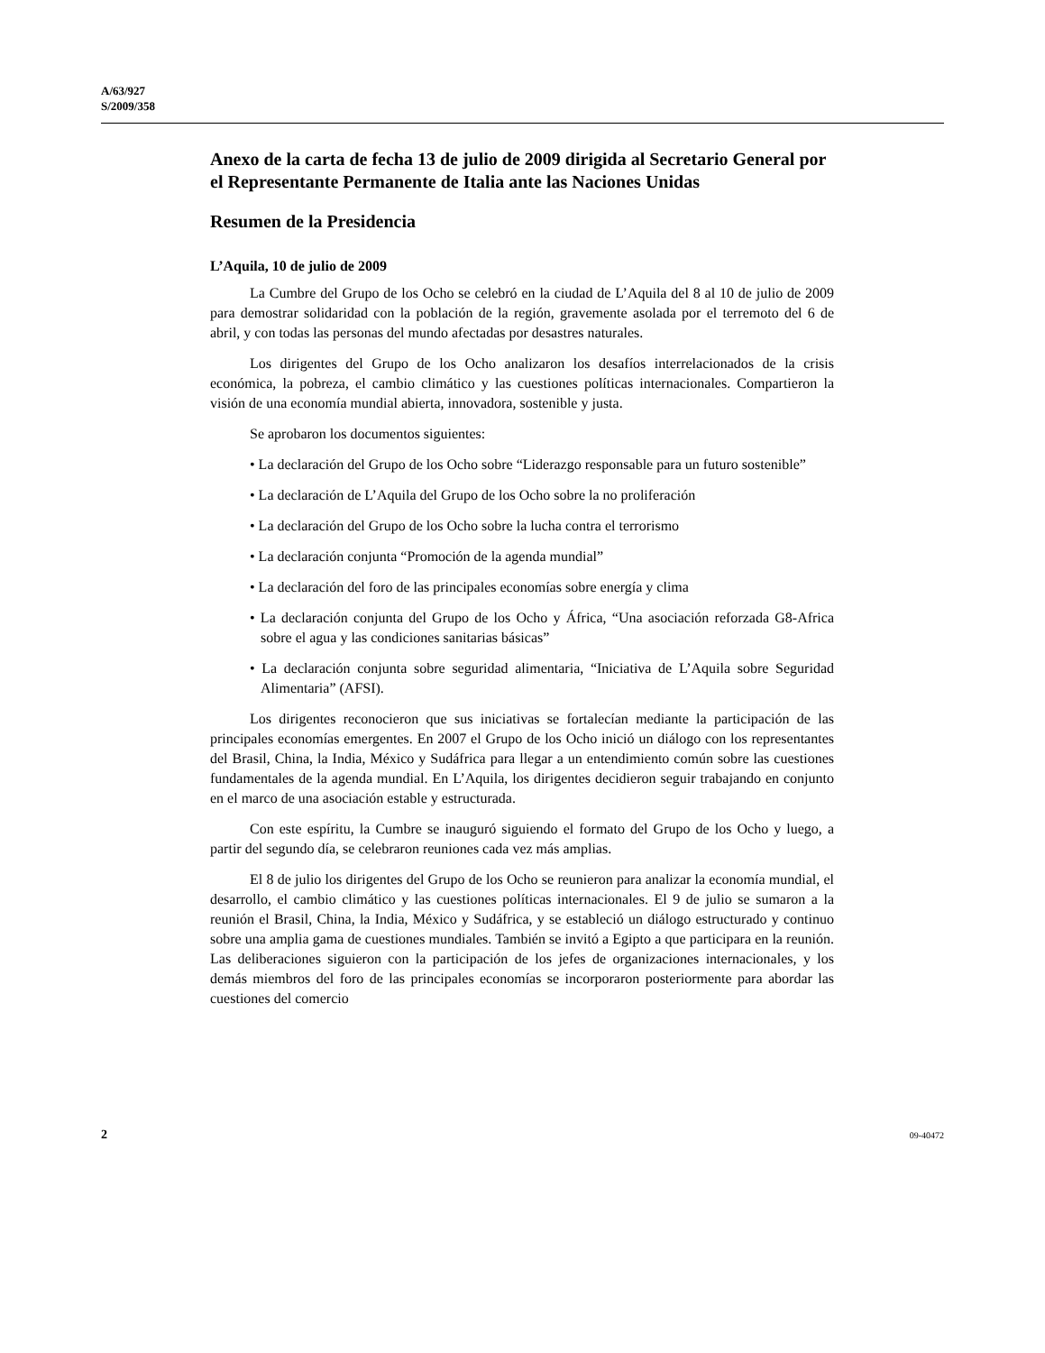A/63/927
S/2009/358
Anexo de la carta de fecha 13 de julio de 2009 dirigida al Secretario General por el Representante Permanente de Italia ante las Naciones Unidas
Resumen de la Presidencia
L’Aquila, 10 de julio de 2009
La Cumbre del Grupo de los Ocho se celebró en la ciudad de L’Aquila del 8 al 10 de julio de 2009 para demostrar solidaridad con la población de la región, gravemente asolada por el terremoto del 6 de abril, y con todas las personas del mundo afectadas por desastres naturales.
Los dirigentes del Grupo de los Ocho analizaron los desafíos interrelacionados de la crisis económica, la pobreza, el cambio climático y las cuestiones políticas internacionales. Compartieron la visión de una economía mundial abierta, innovadora, sostenible y justa.
Se aprobaron los documentos siguientes:
• La declaración del Grupo de los Ocho sobre “Liderazgo responsable para un futuro sostenible”
• La declaración de L’Aquila del Grupo de los Ocho sobre la no proliferación
• La declaración del Grupo de los Ocho sobre la lucha contra el terrorismo
• La declaración conjunta “Promoción de la agenda mundial”
• La declaración del foro de las principales economías sobre energía y clima
• La declaración conjunta del Grupo de los Ocho y África, “Una asociación reforzada G8-Africa sobre el agua y las condiciones sanitarias básicas”
• La declaración conjunta sobre seguridad alimentaria, “Iniciativa de L’Aquila sobre Seguridad Alimentaria” (AFSI).
Los dirigentes reconocieron que sus iniciativas se fortalecían mediante la participación de las principales economías emergentes. En 2007 el Grupo de los Ocho inició un diálogo con los representantes del Brasil, China, la India, México y Sudáfrica para llegar a un entendimiento común sobre las cuestiones fundamentales de la agenda mundial. En L’Aquila, los dirigentes decidieron seguir trabajando en conjunto en el marco de una asociación estable y estructurada.
Con este espíritu, la Cumbre se inauguró siguiendo el formato del Grupo de los Ocho y luego, a partir del segundo día, se celebraron reuniones cada vez más amplias.
El 8 de julio los dirigentes del Grupo de los Ocho se reunieron para analizar la economía mundial, el desarrollo, el cambio climático y las cuestiones políticas internacionales. El 9 de julio se sumaron a la reunión el Brasil, China, la India, México y Sudáfrica, y se estableció un diálogo estructurado y continuo sobre una amplia gama de cuestiones mundiales. También se invitó a Egipto a que participara en la reunión. Las deliberaciones siguieron con la participación de los jefes de organizaciones internacionales, y los demás miembros del foro de las principales economías se incorporaron posteriormente para abordar las cuestiones del comercio
2 09-40472